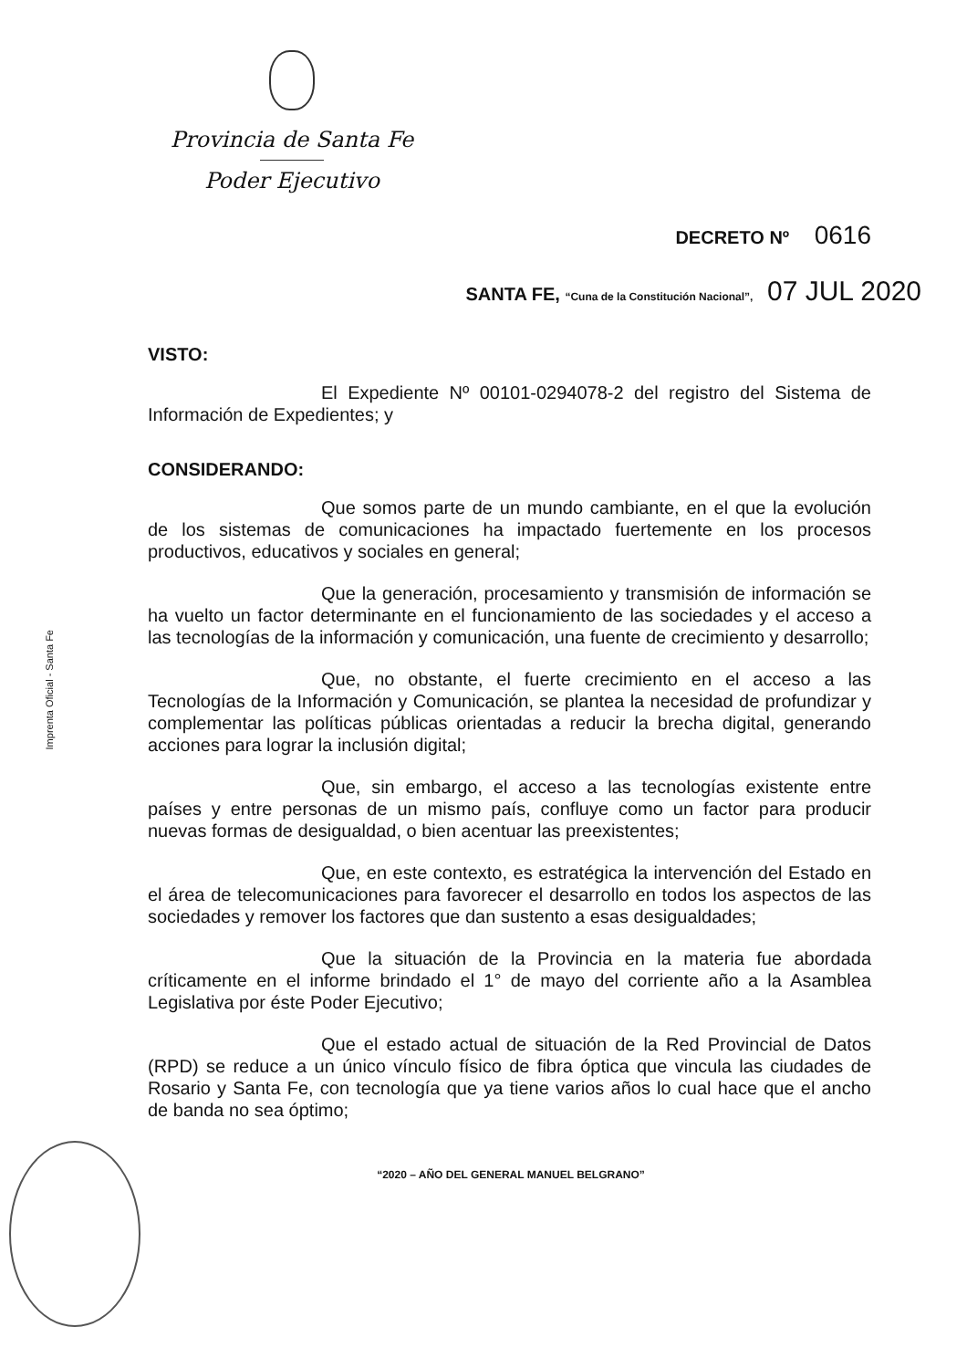Provincia de Santa Fe
Poder Ejecutivo
DECRETO Nº 0616
SANTA FE, “Cuna de la Constitución Nacional”, 07 JUL 2020
Imprenta Oficial - Santa Fe
VISTO:
El Expediente Nº 00101-0294078-2 del registro del Sistema de Información de Expedientes; y
CONSIDERANDO:
Que somos parte de un mundo cambiante, en el que la evolución de los sistemas de comunicaciones ha impactado fuertemente en los procesos productivos, educativos y sociales en general;
Que la generación, procesamiento y transmisión de información se ha vuelto un factor determinante en el funcionamiento de las sociedades y el acceso a las tecnologías de la información y comunicación, una fuente de crecimiento y desarrollo;
Que, no obstante, el fuerte crecimiento en el acceso a las Tecnologías de la Información y Comunicación, se plantea la necesidad de profundizar y complementar las políticas públicas orientadas a reducir la brecha digital, generando acciones para lograr la inclusión digital;
Que, sin embargo, el acceso a las tecnologías existente entre países y entre personas de un mismo país, confluye como un factor para producir nuevas formas de desigualdad, o bien acentuar las preexistentes;
Que, en este contexto, es estratégica la intervención del Estado en el área de telecomunicaciones para favorecer el desarrollo en todos los aspectos de las sociedades y remover los factores que dan sustento a esas desigualdades;
Que la situación de la Provincia en la materia fue abordada críticamente en el informe brindado el 1° de mayo del corriente año a la Asamblea Legislativa por éste Poder Ejecutivo;
Que el estado actual de situación de la Red Provincial de Datos (RPD) se reduce a un único vínculo físico de fibra óptica que vincula las ciudades de Rosario y Santa Fe, con tecnología que ya tiene varios años lo cual hace que el ancho de banda no sea óptimo;
“2020 – AÑO DEL GENERAL MANUEL BELGRANO”